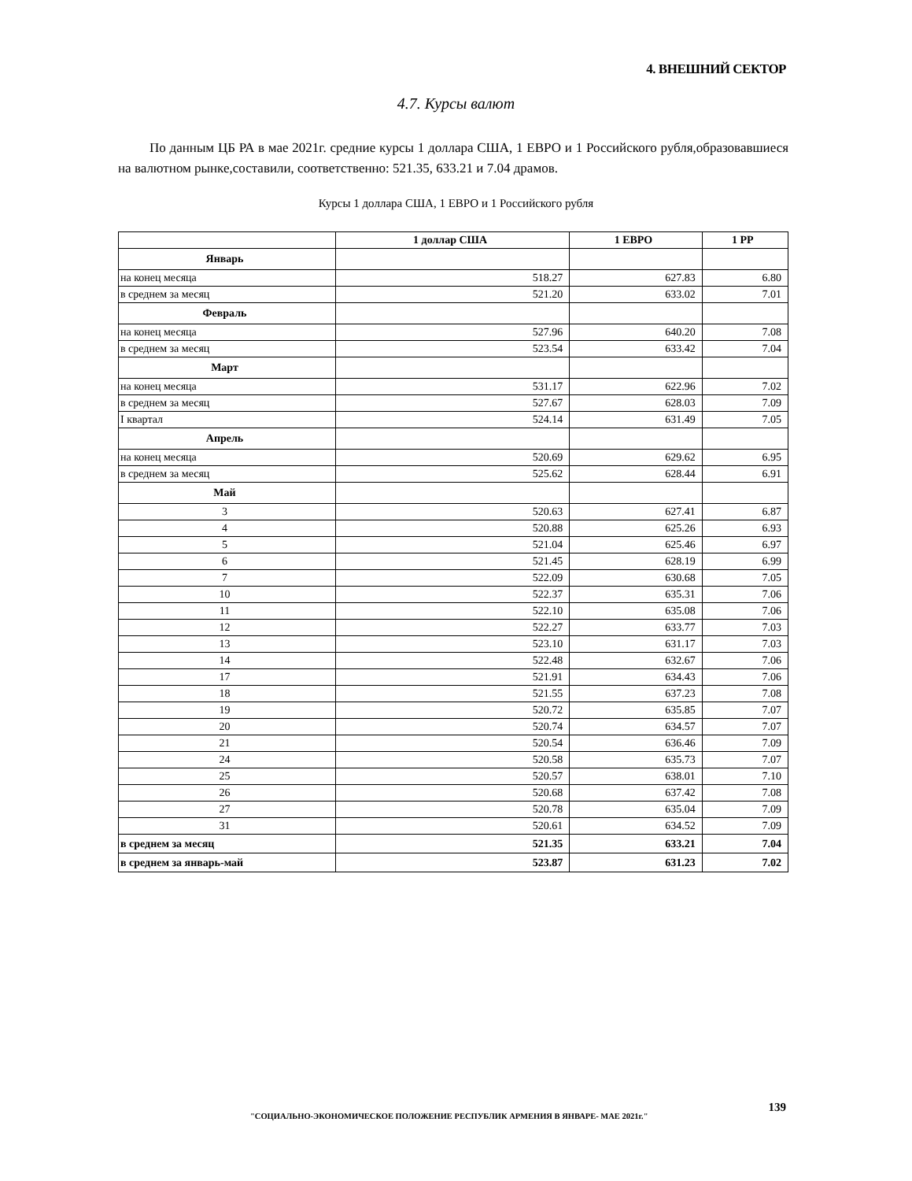4. ВНЕШНИЙ СЕКТОР
4.7. Курсы валют
По данным ЦБ РА в мае 2021г. средние курсы 1 доллара США, 1 ЕВРО и 1 Российского рубля,образовавшиеся на валютном рынке,составили, соответственно: 521.35, 633.21 и 7.04 драмов.
Курсы 1 доллара США, 1 ЕВРО и 1 Российского рубля
| | 1 доллар США | 1 ЕВРО | 1 РР |
| --- | --- | --- | --- |
| Январь | | | |
| на конец месяца | 518.27 | 627.83 | 6.80 |
| в среднем за месяц | 521.20 | 633.02 | 7.01 |
| Февраль | | | |
| на конец месяца | 527.96 | 640.20 | 7.08 |
| в среднем за месяц | 523.54 | 633.42 | 7.04 |
| Март | | | |
| на конец месяца | 531.17 | 622.96 | 7.02 |
| в среднем за месяц | 527.67 | 628.03 | 7.09 |
| I квартал | 524.14 | 631.49 | 7.05 |
| Апрель | | | |
| на конец месяца | 520.69 | 629.62 | 6.95 |
| в среднем за месяц | 525.62 | 628.44 | 6.91 |
| Май | | | |
| 3 | 520.63 | 627.41 | 6.87 |
| 4 | 520.88 | 625.26 | 6.93 |
| 5 | 521.04 | 625.46 | 6.97 |
| 6 | 521.45 | 628.19 | 6.99 |
| 7 | 522.09 | 630.68 | 7.05 |
| 10 | 522.37 | 635.31 | 7.06 |
| 11 | 522.10 | 635.08 | 7.06 |
| 12 | 522.27 | 633.77 | 7.03 |
| 13 | 523.10 | 631.17 | 7.03 |
| 14 | 522.48 | 632.67 | 7.06 |
| 17 | 521.91 | 634.43 | 7.06 |
| 18 | 521.55 | 637.23 | 7.08 |
| 19 | 520.72 | 635.85 | 7.07 |
| 20 | 520.74 | 634.57 | 7.07 |
| 21 | 520.54 | 636.46 | 7.09 |
| 24 | 520.58 | 635.73 | 7.07 |
| 25 | 520.57 | 638.01 | 7.10 |
| 26 | 520.68 | 637.42 | 7.08 |
| 27 | 520.78 | 635.04 | 7.09 |
| 31 | 520.61 | 634.52 | 7.09 |
| в среднем за месяц | 521.35 | 633.21 | 7.04 |
| в среднем за январь-май | 523.87 | 631.23 | 7.02 |
"СОЦИАЛЬНО-ЭКОНОМИЧЕСКОЕ ПОЛОЖЕНИЕ РЕСПУБЛИК АРМЕНИЯ В ЯНВАРЕ- МАЕ 2021г."
139